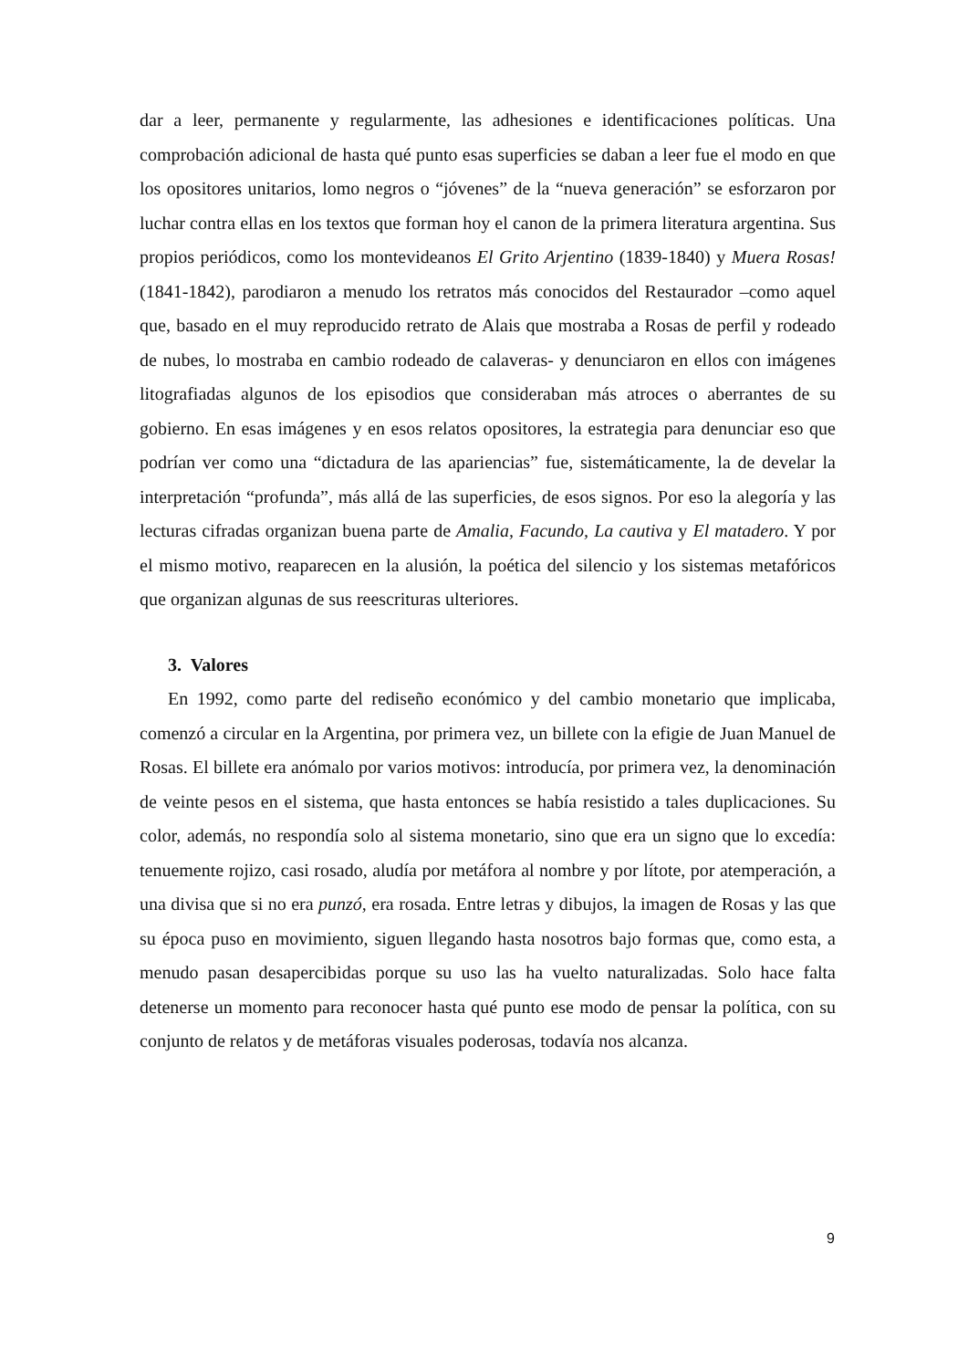dar a leer, permanente y regularmente, las adhesiones e identificaciones políticas. Una comprobación adicional de hasta qué punto esas superficies se daban a leer fue el modo en que los opositores unitarios, lomo negros o “jóvenes” de la “nueva generación” se esforzaron por luchar contra ellas en los textos que forman hoy el canon de la primera literatura argentina. Sus propios periódicos, como los montevideanos El Grito Arjentino (1839-1840) y Muera Rosas! (1841-1842), parodiaron a menudo los retratos más conocidos del Restaurador –como aquel que, basado en el muy reproducido retrato de Alais que mostraba a Rosas de perfil y rodeado de nubes, lo mostraba en cambio rodeado de calaveras- y denunciaron en ellos con imágenes litografiadas algunos de los episodios que consideraban más atroces o aberrantes de su gobierno. En esas imágenes y en esos relatos opositores, la estrategia para denunciar eso que podrían ver como una “dictadura de las apariencias” fue, sistemáticamente, la de develar la interpretación “profunda”, más allá de las superficies, de esos signos. Por eso la alegoría y las lecturas cifradas organizan buena parte de Amalia, Facundo, La cautiva y El matadero. Y por el mismo motivo, reaparecen en la alusión, la poética del silencio y los sistemas metafóricos que organizan algunas de sus reescrituras ulteriores.
3. Valores
En 1992, como parte del rediseño económico y del cambio monetario que implicaba, comenzó a circular en la Argentina, por primera vez, un billete con la efigie de Juan Manuel de Rosas. El billete era anómalo por varios motivos: introducía, por primera vez, la denominación de veinte pesos en el sistema, que hasta entonces se había resistido a tales duplicaciones. Su color, además, no respondía solo al sistema monetario, sino que era un signo que lo excedía: tenuemente rojizo, casi rosado, aludía por metáfora al nombre y por lítote, por atemperación, a una divisa que si no era punzó, era rosada. Entre letras y dibujos, la imagen de Rosas y las que su época puso en movimiento, siguen llegando hasta nosotros bajo formas que, como esta, a menudo pasan desapercibidas porque su uso las ha vuelto naturalizadas. Solo hace falta detenerse un momento para reconocer hasta qué punto ese modo de pensar la política, con su conjunto de relatos y de metáforas visuales poderosas, todavía nos alcanza.
9